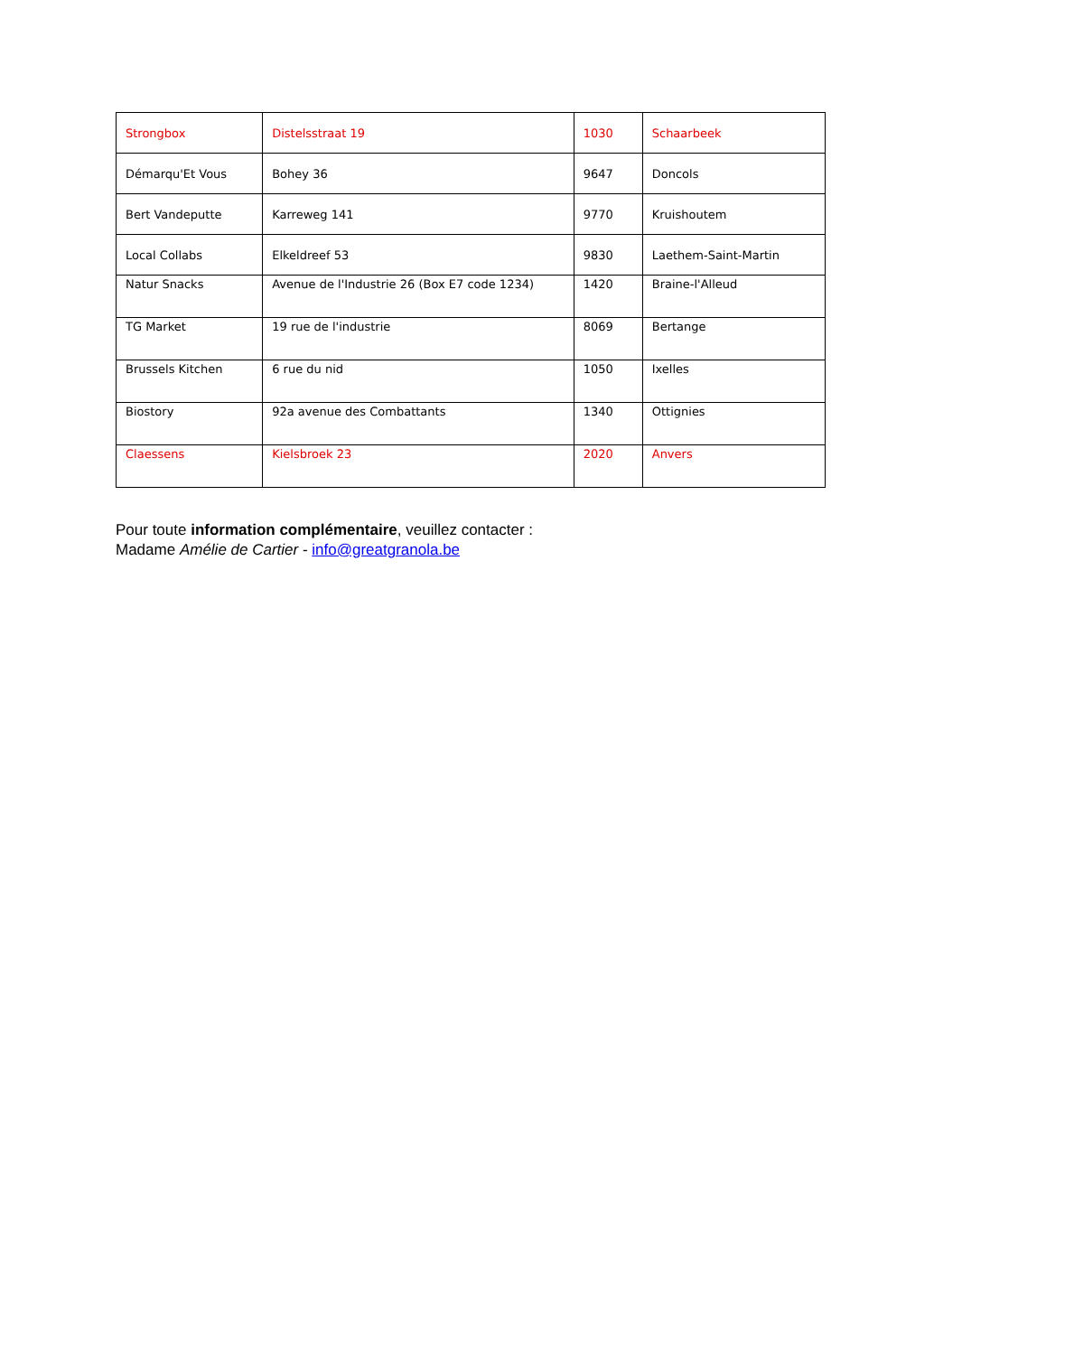| Strongbox | Distelsstraat 19 | 1030 | Schaarbeek |
| Démarqu'Et Vous | Bohey 36 | 9647 | Doncols |
| Bert Vandeputte | Karreweg 141 | 9770 | Kruishoutem |
| Local Collabs | Elkeldreef 53 | 9830 | Laethem-Saint-Martin |
| Natur Snacks | Avenue de l'Industrie 26 (Box E7 code 1234) | 1420 | Braine-l'Alleud |
| TG Market | 19 rue de l'industrie | 8069 | Bertange |
| Brussels Kitchen | 6 rue du nid | 1050 | Ixelles |
| Biostory | 92a avenue des Combattants | 1340 | Ottignies |
| Claessens | Kielsbroek 23 | 2020 | Anvers |
Pour toute information complémentaire, veuillez contacter :
Madame Amélie de Cartier - info@greatgranola.be